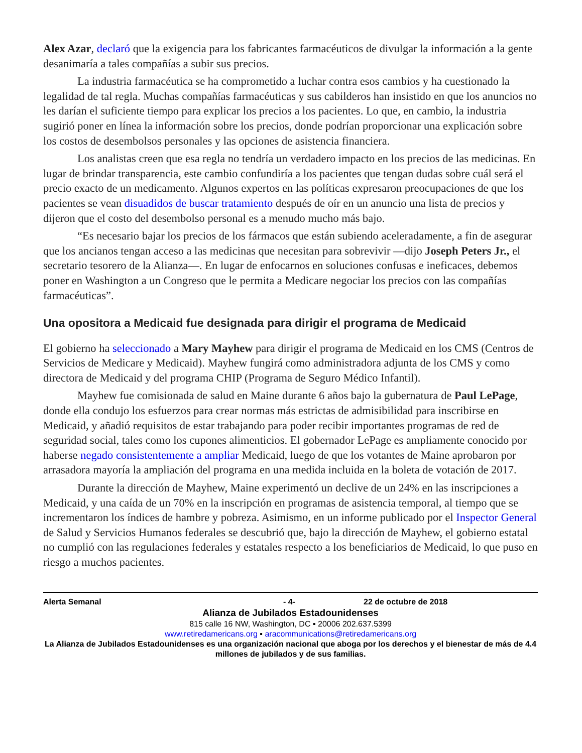Alex Azar, declaró que la exigencia para los fabricantes farmacéuticos de divulgar la información a la gente desanimaría a tales compañías a subir sus precios.
La industria farmacéutica se ha comprometido a luchar contra esos cambios y ha cuestionado la legalidad de tal regla. Muchas compañías farmacéuticas y sus cabilderos han insistido en que los anuncios no les darían el suficiente tiempo para explicar los precios a los pacientes. Lo que, en cambio, la industria sugirió poner en línea la información sobre los precios, donde podrían proporcionar una explicación sobre los costos de desembolsos personales y las opciones de asistencia financiera.
Los analistas creen que esa regla no tendría un verdadero impacto en los precios de las medicinas. En lugar de brindar transparencia, este cambio confundiría a los pacientes que tengan dudas sobre cuál será el precio exacto de un medicamento. Algunos expertos en las políticas expresaron preocupaciones de que los pacientes se vean disuadidos de buscar tratamiento después de oír en un anuncio una lista de precios y dijeron que el costo del desembolso personal es a menudo mucho más bajo.
“Es necesario bajar los precios de los fármacos que están subiendo aceleradamente, a fin de asegurar que los ancianos tengan acceso a las medicinas que necesitan para sobrevivir —dijo Joseph Peters Jr., el secretario tesorero de la Alianza—. En lugar de enfocarnos en soluciones confusas e ineficaces, debemos poner en Washington a un Congreso que le permita a Medicare negociar los precios con las compañías farmacéuticas”.
Una opositora a Medicaid fue designada para dirigir el programa de Medicaid
El gobierno ha seleccionado a Mary Mayhew para dirigir el programa de Medicaid en los CMS (Centros de Servicios de Medicare y Medicaid). Mayhew fungirá como administradora adjunta de los CMS y como directora de Medicaid y del programa CHIP (Programa de Seguro Médico Infantil).
Mayhew fue comisionada de salud en Maine durante 6 años bajo la gubernatura de Paul LePage, donde ella condujo los esfuerzos para crear normas más estrictas de admisibilidad para inscribirse en Medicaid, y añadió requisitos de estar trabajando para poder recibir importantes programas de red de seguridad social, tales como los cupones alimenticios. El gobernador LePage es ampliamente conocido por haberse negado consistentemente a ampliar Medicaid, luego de que los votantes de Maine aprobaron por arrasadora mayoría la ampliación del programa en una medida incluida en la boleta de votación de 2017.
Durante la dirección de Mayhew, Maine experimentó un declive de un 24% en las inscripciones a Medicaid, y una caída de un 70% en la inscripción en programas de asistencia temporal, al tiempo que se incrementaron los índices de hambre y pobreza. Asimismo, en un informe publicado por el Inspector General de Salud y Servicios Humanos federales se descubrió que, bajo la dirección de Mayhew, el gobierno estatal no cumplió con las regulaciones federales y estatales respecto a los beneficiarios de Medicaid, lo que puso en riesgo a muchos pacientes.
Alerta Semanal - 4- 22 de octubre de 2018
Alianza de Jubilados Estadounidenses
815 calle 16 NW, Washington, DC ▪ 20006 202.637.5399
www.retiredamericans.org ▪ aracommunications@retiredamericans.org
La Alianza de Jubilados Estadounidenses es una organización nacional que aboga por los derechos y el bienestar de más de 4.4 millones de jubilados y de sus familias.